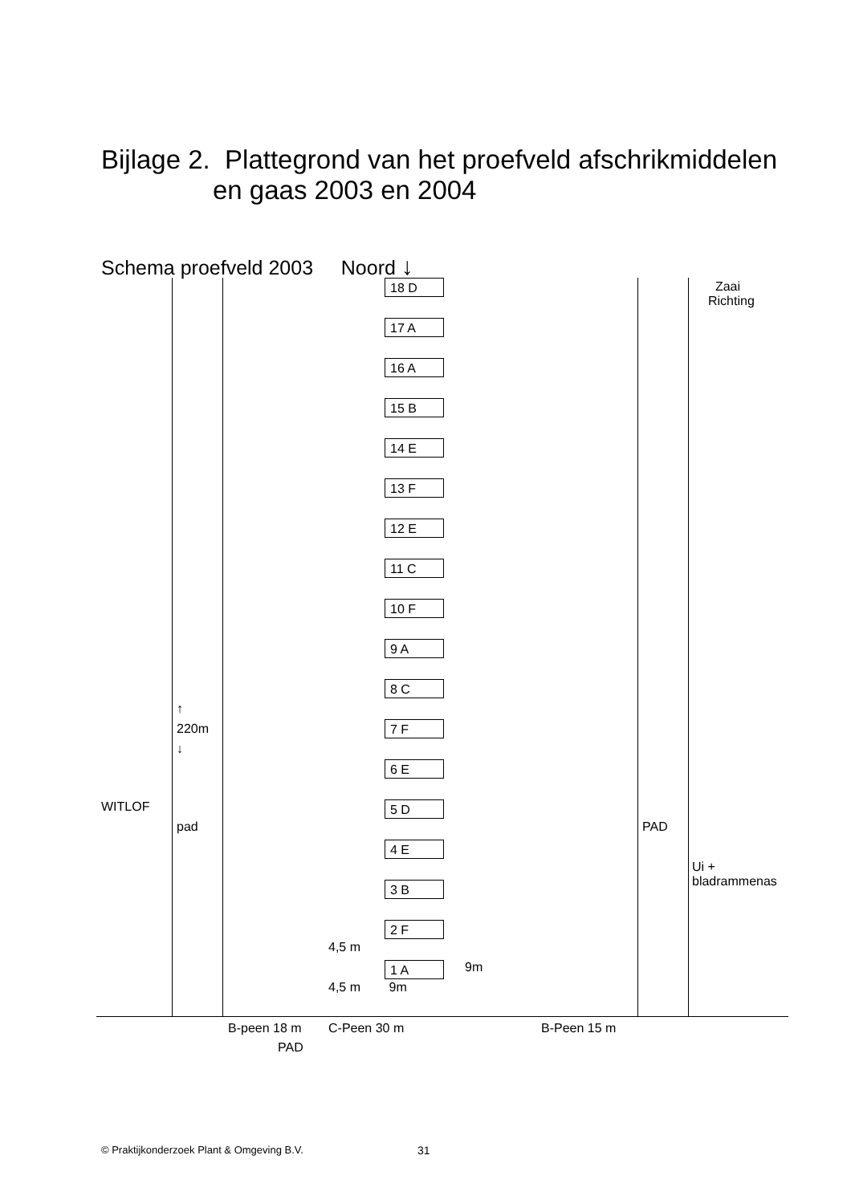Bijlage 2. Plattegrond van het proefveld afschrikmiddelen
en gaas 2003 en 2004
Schema proefveld 2003 Noord ↓
Zaai
Richting
18 D
17 A
16 A
15 B
14 E
13 F
12 E
11 C
10 F
9 A
8 C
↑
220m
↓
7 F
6 E
WITLOF 5 D
pad PAD
4 E
Ui +
bladrammenas
3 B
2 F
4,5 m
1 A 9m
4,5 m 9m
B-peen 18 m C-Peen 30 m B-Peen 15 m
PAD
© Praktijkonderzoek Plant & Omgeving B.V.
31